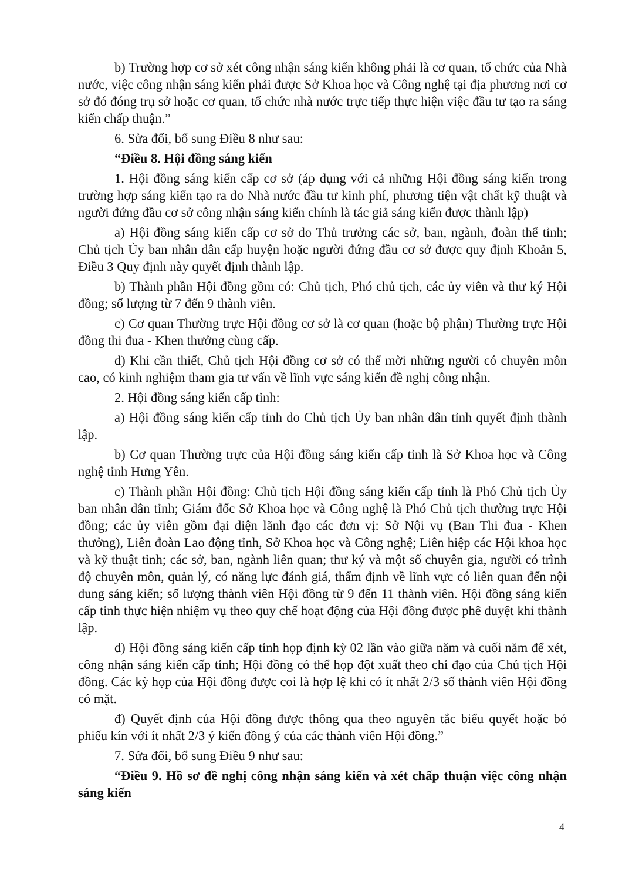b) Trường hợp cơ sở xét công nhận sáng kiến không phải là cơ quan, tổ chức của Nhà nước, việc công nhận sáng kiến phải được Sở Khoa học và Công nghệ tại địa phương nơi cơ sở đó đóng trụ sở hoặc cơ quan, tổ chức nhà nước trực tiếp thực hiện việc đầu tư tạo ra sáng kiến chấp thuận.”
6. Sửa đổi, bổ sung Điều 8 như sau:
“Điều 8. Hội đồng sáng kiến
1. Hội đồng sáng kiến cấp cơ sở (áp dụng với cả những Hội đồng sáng kiến trong trường hợp sáng kiến tạo ra do Nhà nước đầu tư kinh phí, phương tiện vật chất kỹ thuật và người đứng đầu cơ sở công nhận sáng kiến chính là tác giả sáng kiến được thành lập)
a) Hội đồng sáng kiến cấp cơ sở do Thủ trưởng các sở, ban, ngành, đoàn thể tỉnh; Chủ tịch Ủy ban nhân dân cấp huyện hoặc người đứng đầu cơ sở được quy định Khoản 5, Điều 3 Quy định này quyết định thành lập.
b) Thành phần Hội đồng gồm có: Chủ tịch, Phó chủ tịch, các ủy viên và thư ký Hội đồng; số lượng từ 7 đến 9 thành viên.
c) Cơ quan Thường trực Hội đồng cơ sở là cơ quan (hoặc bộ phận) Thường trực Hội đồng thi đua - Khen thưởng cùng cấp.
d) Khi cần thiết, Chủ tịch Hội đồng cơ sở có thể mời những người có chuyên môn cao, có kinh nghiệm tham gia tư vấn về lĩnh vực sáng kiến đề nghị công nhận.
2. Hội đồng sáng kiến cấp tỉnh:
a) Hội đồng sáng kiến cấp tỉnh do Chủ tịch Ủy ban nhân dân tỉnh quyết định thành lập.
b) Cơ quan Thường trực của Hội đồng sáng kiến cấp tỉnh là Sở Khoa học và Công nghệ tỉnh Hưng Yên.
c) Thành phần Hội đồng: Chủ tịch Hội đồng sáng kiến cấp tỉnh là Phó Chủ tịch Ủy ban nhân dân tỉnh; Giám đốc Sở Khoa học và Công nghệ là Phó Chủ tịch thường trực Hội đồng; các ủy viên gồm đại diện lãnh đạo các đơn vị: Sở Nội vụ (Ban Thi đua - Khen thưởng), Liên đoàn Lao động tỉnh, Sở Khoa học và Công nghệ; Liên hiệp các Hội khoa học và kỹ thuật tỉnh; các sở, ban, ngành liên quan; thư ký và một số chuyên gia, người có trình độ chuyên môn, quản lý, có năng lực đánh giá, thẩm định về lĩnh vực có liên quan đến nội dung sáng kiến; số lượng thành viên Hội đồng từ 9 đến 11 thành viên. Hội đồng sáng kiến cấp tỉnh thực hiện nhiệm vụ theo quy chế hoạt động của Hội đồng được phê duyệt khi thành lập.
d) Hội đồng sáng kiến cấp tỉnh họp định kỳ 02 lần vào giữa năm và cuối năm để xét, công nhận sáng kiến cấp tỉnh; Hội đồng có thể họp đột xuất theo chỉ đạo của Chủ tịch Hội đồng. Các kỳ họp của Hội đồng được coi là hợp lệ khi có ít nhất 2/3 số thành viên Hội đồng có mặt.
đ) Quyết định của Hội đồng được thông qua theo nguyên tắc biểu quyết hoặc bỏ phiếu kín với ít nhất 2/3 ý kiến đồng ý của các thành viên Hội đồng.”
7. Sửa đổi, bổ sung Điều 9 như sau:
“Điều 9. Hồ sơ đề nghị công nhận sáng kiến và xét chấp thuận việc công nhận sáng kiến
4